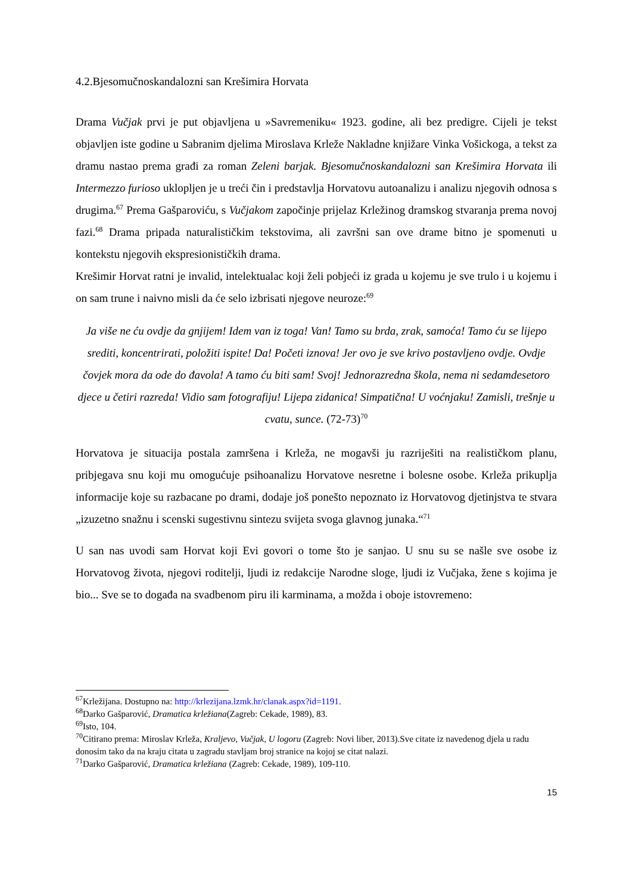4.2.Bjesomučnoskandalozni san Krešimira Horvata
Drama Vučjak prvi je put objavljena u »Savremeniku« 1923. godine, ali bez predigre. Cijeli je tekst objavljen iste godine u Sabranim djelima Miroslava Krleže Nakladne knjižare Vinka Vošickoga, a tekst za dramu nastao prema građi za roman Zeleni barjak. Bjesomučnoskandalozni san Krešimira Horvata ili Intermezzo furioso uklopljen je u treći čin i predstavlja Horvatovu autoanalizu i analizu njegovih odnosa s drugima.<sup>67</sup> Prema Gašparoviću, s Vučjakom započinje prijelaz Krležinog dramskog stvaranja prema novoj fazi.<sup>68</sup> Drama pripada naturalističkim tekstovima, ali završni san ove drame bitno je spomenuti u kontekstu njegovih ekspresionističkih drama.
Krešimir Horvat ratni je invalid, intelektualac koji želi pobjeći iz grada u kojemu je sve trulo i u kojemu i on sam trune i naivno misli da će selo izbrisati njegove neuroze:<sup>69</sup>
Ja više ne ću ovdje da gnjijem! Idem van iz toga! Van! Tamo su brda, zrak, samoća! Tamo ću se lijepo srediti, koncentrirati, položiti ispite! Da! Početi iznova! Jer ovo je sve krivo postavljeno ovdje. Ovdje čovjek mora da ode do đavola! A tamo ću biti sam! Svoj! Jednorazredna škola, nema ni sedamdesetoro djece u četiri razreda! Vidio sam fotografiju! Lijepa zidanica! Simpatična! U voćnjaku! Zamisli, trešnje u cvatu, sunce. (72-73)<sup>70</sup>
Horvatova je situacija postala zamršena i Krleža, ne mogavši ju razriješiti na realističkom planu, pribjegava snu koji mu omogućuje psihoanalizu Horvatove nesretne i bolesne osobe. Krleža prikuplja informacije koje su razbacane po drami, dodaje još ponešto nepoznato iz Horvatovog djetinjstva te stvara „izuzetno snažnu i scenski sugestivnu sintezu svijeta svoga glavnog junaka.“<sup>71</sup>
U san nas uvodi sam Horvat koji Evi govori o tome što je sanjao. U snu su se našle sve osobe iz Horvatovog života, njegovi roditelji, ljudi iz redakcije Narodne sloge, ljudi iz Vučjaka, žene s kojima je bio... Sve se to događa na svadbenom piru ili karminama, a možda i oboje istovremeno:
<sup>67</sup> Krležijana. Dostupno na: http://krlezijana.lzmk.hr/clanak.aspx?id=1191.
<sup>68</sup> Darko Gašparović, Dramatica krležiana(Zagreb: Cekade, 1989), 83.
<sup>69</sup> Isto, 104.
<sup>70</sup> Citirano prema: Miroslav Krleža, Kraljevo, Vučjak, U logoru (Zagreb: Novi liber, 2013).Sve citate iz navedenog djela u radu donosim tako da na kraju citata u zagradu stavljam broj stranice na kojoj se citat nalazi.
<sup>71</sup> Darko Gašparović, Dramatica krležiana (Zagreb: Cekade, 1989), 109-110.
15